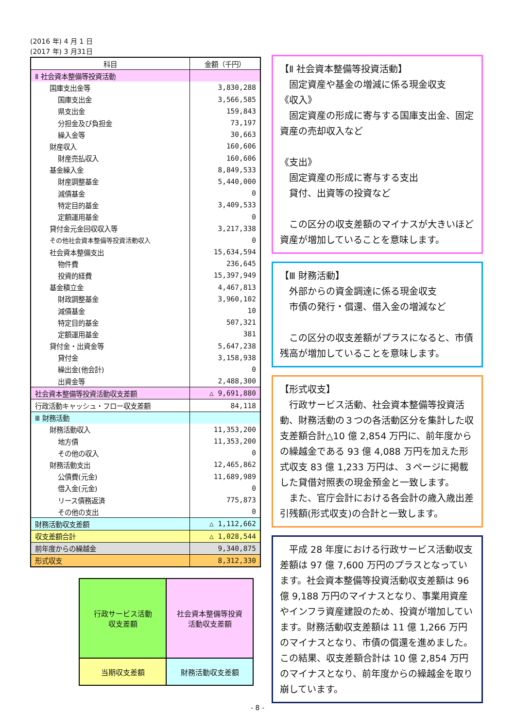(2016 年) 4 月 1 日
(2017 年) 3 月31日
| 科目 | 金額（千円） |
| --- | --- |
| Ⅱ 社会資本整備等投資活動 | |
| 国庫支出金等 | 3,830,288 |
| 国庫支出金 | 3,566,585 |
| 県支出金 | 159,843 |
| 分担金及び負担金 | 73,197 |
| 繰入金等 | 30,663 |
| 財産収入 | 160,606 |
| 財産売払収入 | 160,606 |
| 基金繰入金 | 8,849,533 |
| 財産調整基金 | 5,440,000 |
| 減債基金 | 0 |
| 特定目的基金 | 3,409,533 |
| 定額運用基金 | 0 |
| 貸付金元金回収収入等 | 3,217,338 |
| その他社会資本整備等投資活動収入 | 0 |
| 社会資本整備支出 | 15,634,594 |
| 物件費 | 236,645 |
| 投資的経費 | 15,397,949 |
| 基金積立金 | 4,467,813 |
| 財政調整基金 | 3,960,102 |
| 減債基金 | 10 |
| 特定目的基金 | 507,321 |
| 定額運用基金 | 381 |
| 貸付金・出資金等 | 5,647,238 |
| 貸付金 | 3,158,938 |
| 繰出金(他会計) | 0 |
| 出資金等 | 2,488,300 |
| 社会資本整備等投資活動収支差額 | △ 9,691,880 |
| 行政活動キャッシュ・フロー収支差額 | 84,118 |
| Ⅲ 財務活動 | |
| 財務活動収入 | 11,353,200 |
| 地方債 | 11,353,200 |
| その他の収入 | 0 |
| 財務活動支出 | 12,465,862 |
| 公債費(元金) | 11,689,989 |
| 借入金(元金) | 0 |
| リース債務返済 | 775,873 |
| その他の支出 | 0 |
| 財務活動収支差額 | △ 1,112,662 |
| 収支差額合計 | △ 1,028,544 |
| 前年度からの繰越金 | 9,340,875 |
| 形式収支 | 8,312,330 |
| 行政サービス活動 収支差額 | 社会資本整備等投資 活動収支差額 |
| 当期収支差額 | 財務活動収支差額 |
【Ⅱ 社会資本整備等投資活動】
　固定資産や基金の増減に係る現金収支
《収入》
　固定資産の形成に寄与する国庫支出金、固定資産の売却収入など
《支出》
　固定資産の形成に寄与する支出
　貸付、出資等の投資など
　この区分の収支差額のマイナスが大きいほど資産が増加していることを意味します。
【Ⅲ 財務活動】
　外部からの資金調達に係る現金収支
　市債の発行・償還、借入金の増減など
　この区分の収支差額がプラスになると、市債残高が増加していることを意味します。
【形式収支】
　行政サービス活動、社会資本整備等投資活動、財務活動の３つの各活動区分を集計した収支差額合計△10 億 2,854 万円に、前年度からの繰越金である 93 億 4,088 万円を加えた形式収支 83 億 1,233 万円は、３ページに掲載した貸借対照表の現金預金と一致します。
　また、官庁会計における各会計の歳入歳出差引残額(形式収支)の合計と一致します。
　平成 28 年度における行政サービス活動収支差額は 97 億 7,600 万円のプラスとなっています。社会資本整備等投資活動収支差額は 96 億 9,188 万円のマイナスとなり、事業用資産やインフラ資産建設のため、投資が増加しています。財務活動収支差額は 11 億 1,266 万円のマイナスとなり、市債の償還を進めました。この結果、収支差額合計は 10 億 2,854 万円のマイナスとなり、前年度からの繰越金を取り崩しています。
- 8 -